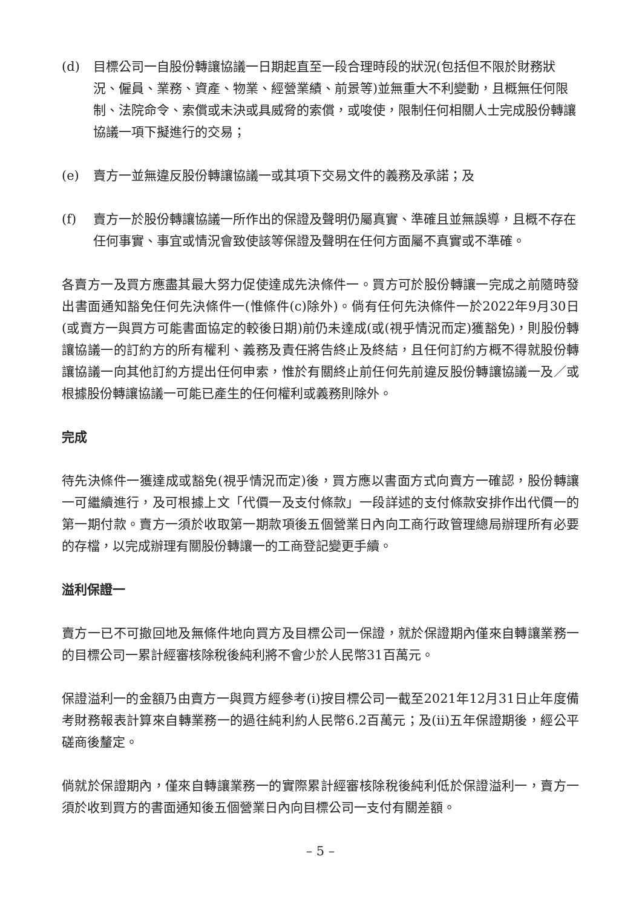(d) 目標公司一自股份轉讓協議一日期起直至一段合理時段的狀況(包括但不限於財務狀況、僱員、業務、資產、物業、經營業績、前景等)並無重大不利變動，且概無任何限制、法院命令、索償或未決或具威脅的索償，或唆使，限制任何相關人士完成股份轉讓協議一項下擬進行的交易；
(e) 賣方一並無違反股份轉讓協議一或其項下交易文件的義務及承諾；及
(f) 賣方一於股份轉讓協議一所作出的保證及聲明仍屬真實、準確且並無誤導，且概不存在任何事實、事宜或情況會致使該等保證及聲明在任何方面屬不真實或不準確。
各賣方一及買方應盡其最大努力促使達成先決條件一。買方可於股份轉讓一完成之前隨時發出書面通知豁免任何先決條件一(惟條件(c)除外)。倘有任何先決條件一於2022年9月30日(或賣方一與買方可能書面協定的較後日期)前仍未達成(或(視乎情況而定)獲豁免)，則股份轉讓協議一的訂約方的所有權利、義務及責任將告終止及終結，且任何訂約方概不得就股份轉讓協議一向其他訂約方提出任何申索，惟於有關終止前任何先前違反股份轉讓協議一及／或根據股份轉讓協議一可能已產生的任何權利或義務則除外。
完成
待先決條件一獲達成或豁免(視乎情況而定)後，買方應以書面方式向賣方一確認，股份轉讓一可繼續進行，及可根據上文「代價一及支付條款」一段詳述的支付條款安排作出代價一的第一期付款。賣方一須於收取第一期款項後五個營業日內向工商行政管理總局辦理所有必要的存檔，以完成辦理有關股份轉讓一的工商登記變更手續。
溢利保證一
賣方一已不可撤回地及無條件地向買方及目標公司一保證，就於保證期內僅來自轉讓業務一的目標公司一累計經審核除稅後純利將不會少於人民幣31百萬元。
保證溢利一的金額乃由賣方一與買方經參考(i)按目標公司一截至2021年12月31日止年度備考財務報表計算來自轉業務一的過往純利約人民幣6.2百萬元；及(ii)五年保證期後，經公平磋商後釐定。
倘就於保證期內，僅來自轉讓業務一的實際累計經審核除稅後純利低於保證溢利一，賣方一須於收到買方的書面通知後五個營業日內向目標公司一支付有關差額。
– 5 –